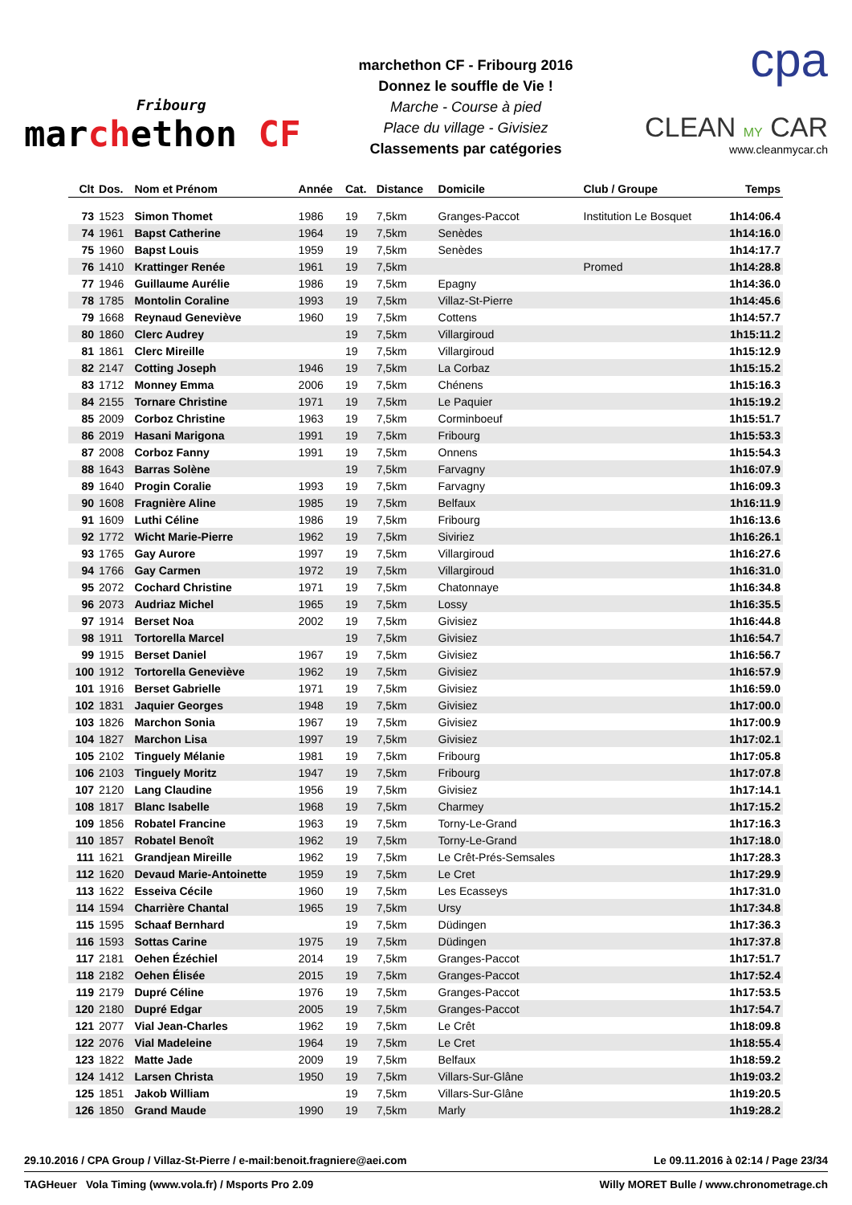Fribourg
marchethon CF
marchethon CF - Fribourg 2016
Donnez le souffle de Vie !
Marche - Course à pied
Place du village - Givisiez
Classements par catégories
cpa
CLEAN MY CAR
www.cleanmycar.ch
| Clt | Dos. | Nom et Prénom | Année | Cat. | Distance | Domicile | Club / Groupe | Temps |
| --- | --- | --- | --- | --- | --- | --- | --- | --- |
| 73 | 1523 | Simon Thomet | 1986 | 19 | 7,5km | Granges-Paccot | Institution Le Bosquet | 1h14:06.4 |
| 74 | 1961 | Bapst Catherine | 1964 | 19 | 7,5km | Senèdes | | 1h14:16.0 |
| 75 | 1960 | Bapst Louis | 1959 | 19 | 7,5km | Senèdes | | 1h14:17.7 |
| 76 | 1410 | Krattinger Renée | 1961 | 19 | 7,5km | | Promed | 1h14:28.8 |
| 77 | 1946 | Guillaume Aurélie | 1986 | 19 | 7,5km | Epagny | | 1h14:36.0 |
| 78 | 1785 | Montolin Coraline | 1993 | 19 | 7,5km | Villaz-St-Pierre | | 1h14:45.6 |
| 79 | 1668 | Reynaud Geneviève | 1960 | 19 | 7,5km | Cottens | | 1h14:57.7 |
| 80 | 1860 | Clerc Audrey | | 19 | 7,5km | Villargiroud | | 1h15:11.2 |
| 81 | 1861 | Clerc Mireille | | 19 | 7,5km | Villargiroud | | 1h15:12.9 |
| 82 | 2147 | Cotting Joseph | 1946 | 19 | 7,5km | La Corbaz | | 1h15:15.2 |
| 83 | 1712 | Monney Emma | 2006 | 19 | 7,5km | Chénens | | 1h15:16.3 |
| 84 | 2155 | Tornare Christine | 1971 | 19 | 7,5km | Le Paquier | | 1h15:19.2 |
| 85 | 2009 | Corboz Christine | 1963 | 19 | 7,5km | Corminboeuf | | 1h15:51.7 |
| 86 | 2019 | Hasani Marigona | 1991 | 19 | 7,5km | Fribourg | | 1h15:53.3 |
| 87 | 2008 | Corboz Fanny | 1991 | 19 | 7,5km | Onnens | | 1h15:54.3 |
| 88 | 1643 | Barras Solène | | 19 | 7,5km | Farvagny | | 1h16:07.9 |
| 89 | 1640 | Progin Coralie | 1993 | 19 | 7,5km | Farvagny | | 1h16:09.3 |
| 90 | 1608 | Fragnière Aline | 1985 | 19 | 7,5km | Belfaux | | 1h16:11.9 |
| 91 | 1609 | Luthi Céline | 1986 | 19 | 7,5km | Fribourg | | 1h16:13.6 |
| 92 | 1772 | Wicht Marie-Pierre | 1962 | 19 | 7,5km | Siviriez | | 1h16:26.1 |
| 93 | 1765 | Gay Aurore | 1997 | 19 | 7,5km | Villargiroud | | 1h16:27.6 |
| 94 | 1766 | Gay Carmen | 1972 | 19 | 7,5km | Villargiroud | | 1h16:31.0 |
| 95 | 2072 | Cochard Christine | 1971 | 19 | 7,5km | Chatonnaye | | 1h16:34.8 |
| 96 | 2073 | Audriaz Michel | 1965 | 19 | 7,5km | Lossy | | 1h16:35.5 |
| 97 | 1914 | Berset Noa | 2002 | 19 | 7,5km | Givisiez | | 1h16:44.8 |
| 98 | 1911 | Tortorella Marcel | | 19 | 7,5km | Givisiez | | 1h16:54.7 |
| 99 | 1915 | Berset Daniel | 1967 | 19 | 7,5km | Givisiez | | 1h16:56.7 |
| 100 | 1912 | Tortorella Geneviève | 1962 | 19 | 7,5km | Givisiez | | 1h16:57.9 |
| 101 | 1916 | Berset Gabrielle | 1971 | 19 | 7,5km | Givisiez | | 1h16:59.0 |
| 102 | 1831 | Jaquier Georges | 1948 | 19 | 7,5km | Givisiez | | 1h17:00.0 |
| 103 | 1826 | Marchon Sonia | 1967 | 19 | 7,5km | Givisiez | | 1h17:00.9 |
| 104 | 1827 | Marchon Lisa | 1997 | 19 | 7,5km | Givisiez | | 1h17:02.1 |
| 105 | 2102 | Tinguely Mélanie | 1981 | 19 | 7,5km | Fribourg | | 1h17:05.8 |
| 106 | 2103 | Tinguely Moritz | 1947 | 19 | 7,5km | Fribourg | | 1h17:07.8 |
| 107 | 2120 | Lang Claudine | 1956 | 19 | 7,5km | Givisiez | | 1h17:14.1 |
| 108 | 1817 | Blanc Isabelle | 1968 | 19 | 7,5km | Charmey | | 1h17:15.2 |
| 109 | 1856 | Robatel Francine | 1963 | 19 | 7,5km | Torny-Le-Grand | | 1h17:16.3 |
| 110 | 1857 | Robatel Benoît | 1962 | 19 | 7,5km | Torny-Le-Grand | | 1h17:18.0 |
| 111 | 1621 | Grandjean Mireille | 1962 | 19 | 7,5km | Le Crêt-Prés-Semsales | | 1h17:28.3 |
| 112 | 1620 | Devaud Marie-Antoinette | 1959 | 19 | 7,5km | Le Cret | | 1h17:29.9 |
| 113 | 1622 | Esseiva Cécile | 1960 | 19 | 7,5km | Les Ecasseys | | 1h17:31.0 |
| 114 | 1594 | Charrière Chantal | 1965 | 19 | 7,5km | Ursy | | 1h17:34.8 |
| 115 | 1595 | Schaaf Bernhard | | 19 | 7,5km | Düdingen | | 1h17:36.3 |
| 116 | 1593 | Sottas Carine | 1975 | 19 | 7,5km | Düdingen | | 1h17:37.8 |
| 117 | 2181 | Oehen Ézéchiel | 2014 | 19 | 7,5km | Granges-Paccot | | 1h17:51.7 |
| 118 | 2182 | Oehen Élisée | 2015 | 19 | 7,5km | Granges-Paccot | | 1h17:52.4 |
| 119 | 2179 | Dupré Céline | 1976 | 19 | 7,5km | Granges-Paccot | | 1h17:53.5 |
| 120 | 2180 | Dupré Edgar | 2005 | 19 | 7,5km | Granges-Paccot | | 1h17:54.7 |
| 121 | 2077 | Vial Jean-Charles | 1962 | 19 | 7,5km | Le Crêt | | 1h18:09.8 |
| 122 | 2076 | Vial Madeleine | 1964 | 19 | 7,5km | Le Cret | | 1h18:55.4 |
| 123 | 1822 | Matte Jade | 2009 | 19 | 7,5km | Belfaux | | 1h18:59.2 |
| 124 | 1412 | Larsen Christa | 1950 | 19 | 7,5km | Villars-Sur-Glâne | | 1h19:03.2 |
| 125 | 1851 | Jakob William | | 19 | 7,5km | Villars-Sur-Glâne | | 1h19:20.5 |
| 126 | 1850 | Grand Maude | 1990 | 19 | 7,5km | Marly | | 1h19:28.2 |
29.10.2016 / CPA Group / Villaz-St-Pierre / e-mail:benoit.fragniere@aei.com Le 09.11.2016 à 02:14 / Page 23/34
TAGHeuer Vola Timing (www.vola.fr) / Msports Pro 2.09 Willy MORET Bulle / www.chronometrage.ch